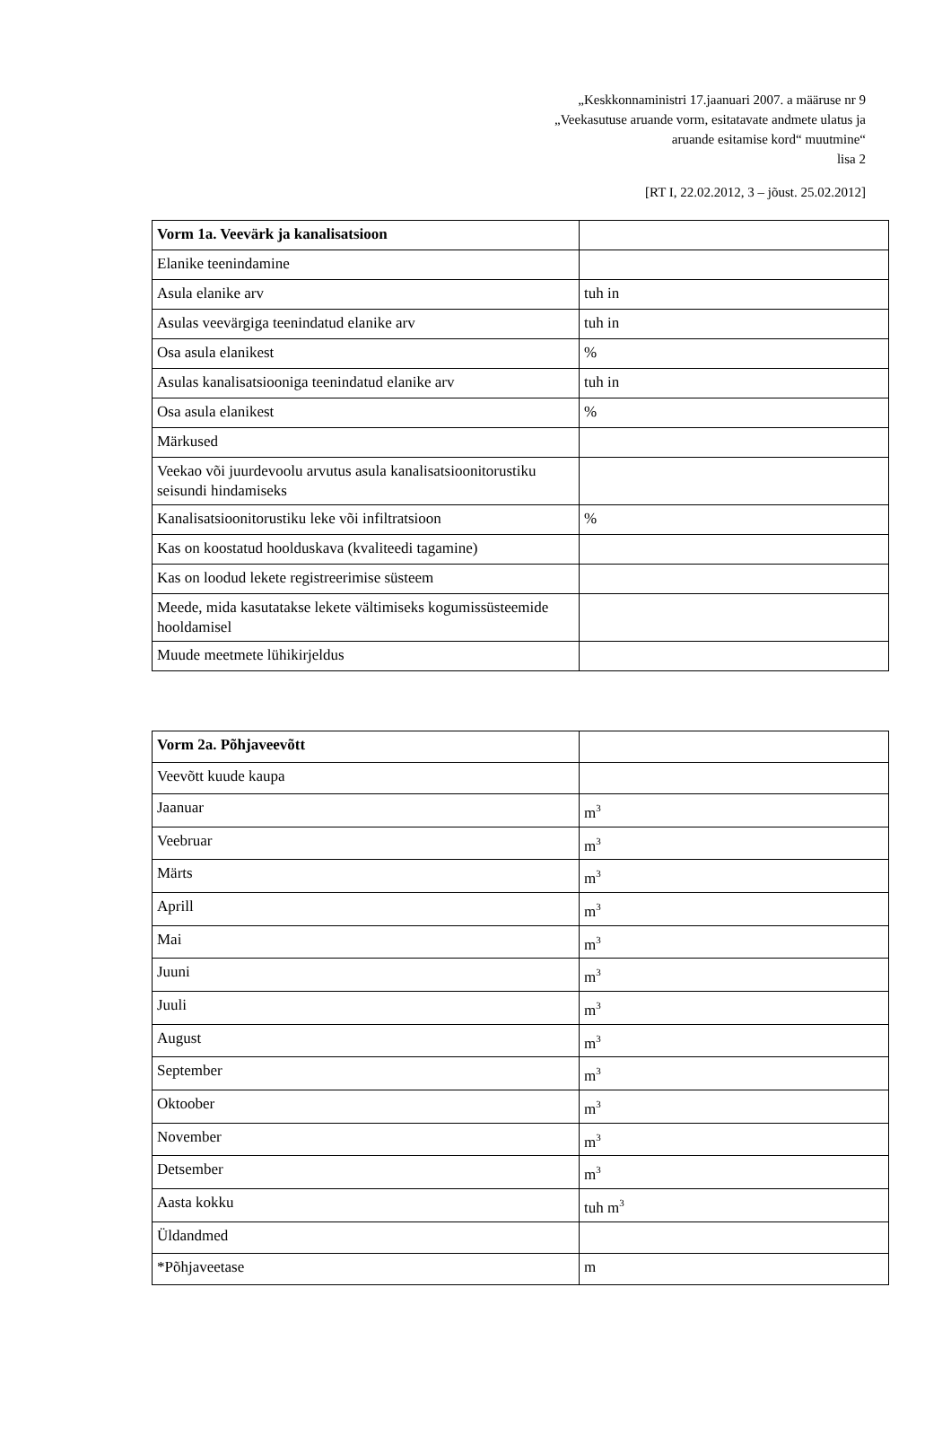„Keskkonnaministri 17.jaanuari 2007. a määruse nr 9
„Veekasutuse aruande vorm, esitatavate andmete ulatus ja
aruande esitamise kord“ muutmine“
lisa 2
[RT I, 22.02.2012, 3 – jõust. 25.02.2012]
| Vorm 1a. Veevärk ja kanalisatsioon | |
| Elanike teenindamine | |
| Asula elanike arv | tuh in |
| Asulas veevärgiga teenindatud elanike arv | tuh in |
| Osa asula elanikest | % |
| Asulas kanalisatsiooniga teenindatud elanike arv | tuh in |
| Osa asula elanikest | % |
| Märkused | |
| Veekao või juurdevoolu arvutus asula kanalisatsioonitorustiku seisundi hindamiseks | |
| Kanalisatsioonitorustiku leke või infiltratsioon | % |
| Kas on koostatud hoolduskava (kvaliteedi tagamine) | |
| Kas on loodud lekete registreerimise süsteem | |
| Meede, mida kasutatakse lekete vältimiseks kogumissüsteemide hooldamisel | |
| Muude meetmete lühikirjeldus | |
| Vorm 2a. Põhjaveevõtt | |
| Veevõtt kuude kaupa | |
| Jaanuar | m<sup>3</sup> |
| Veebruar | m<sup>3</sup> |
| Märts | m<sup>3</sup> |
| Aprill | m<sup>3</sup> |
| Mai | m<sup>3</sup> |
| Juuni | m<sup>3</sup> |
| Juuli | m<sup>3</sup> |
| August | m<sup>3</sup> |
| September | m<sup>3</sup> |
| Oktoober | m<sup>3</sup> |
| November | m<sup>3</sup> |
| Detsember | m<sup>3</sup> |
| Aasta kokku | tuh m<sup>3</sup> |
| Üldandmed | |
| *Põhjaveetase | m |